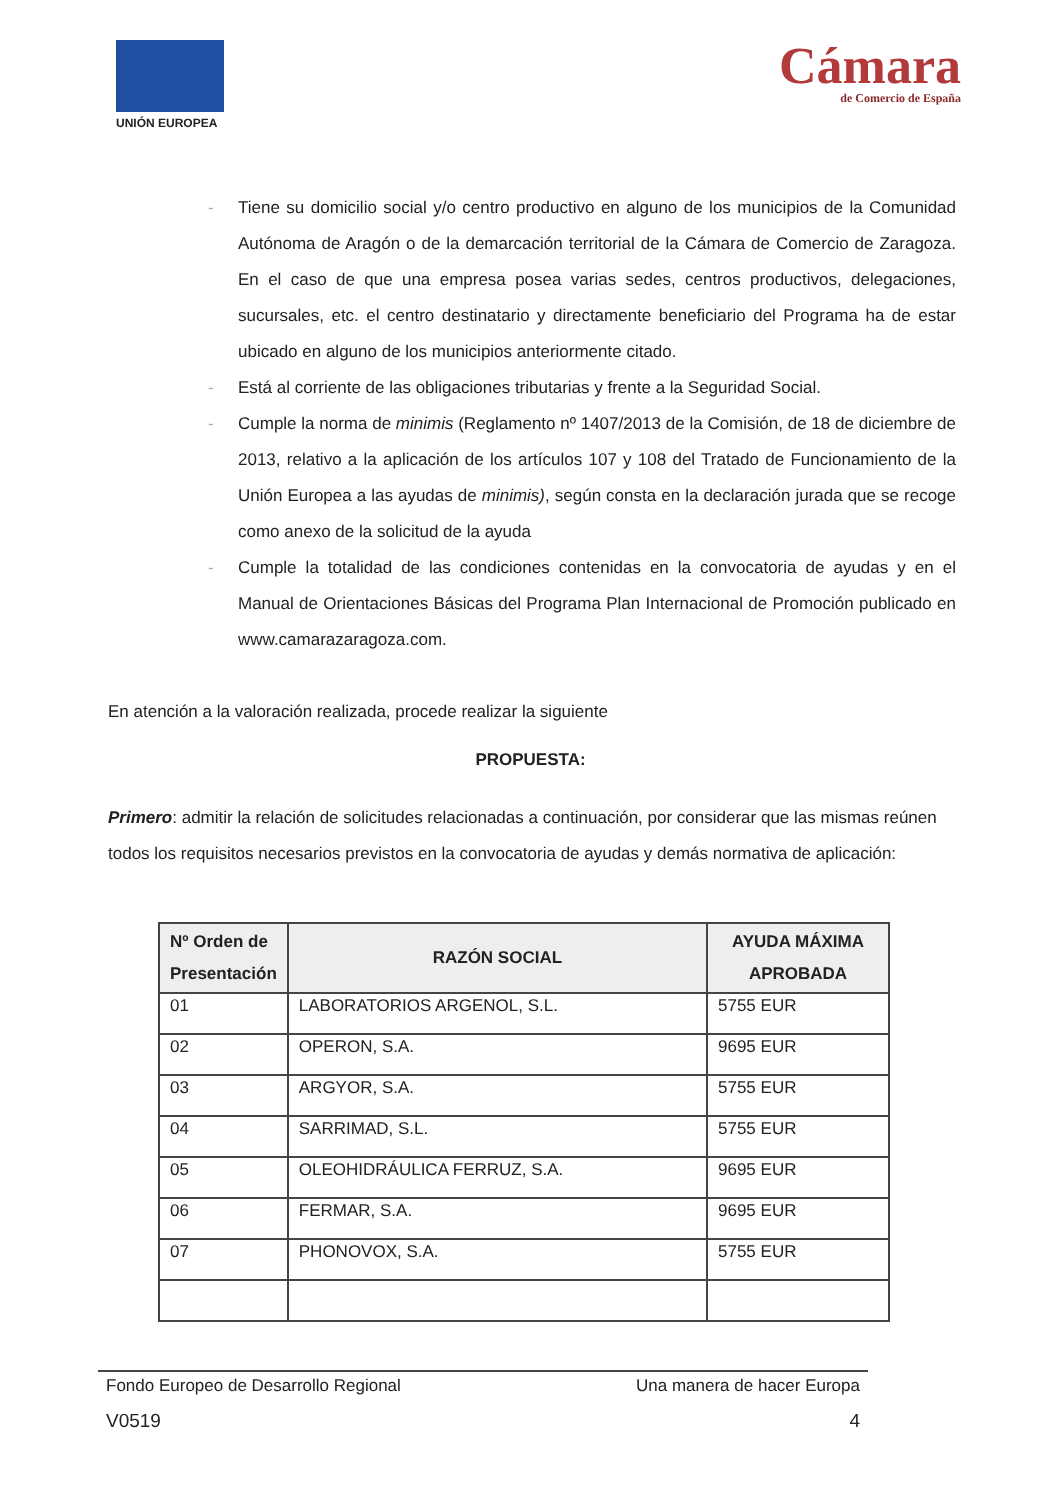UNIÓN EUROPEA
Cámara
de Comercio de España
- Tiene su domicilio social y/o centro productivo en alguno de los municipios de la Comunidad Autónoma de Aragón o de la demarcación territorial de la Cámara de Comercio de Zaragoza. En el caso de que una empresa posea varias sedes, centros productivos, delegaciones, sucursales, etc. el centro destinatario y directamente beneficiario del Programa ha de estar ubicado en alguno de los municipios anteriormente citado.
- Está al corriente de las obligaciones tributarias y frente a la Seguridad Social.
- Cumple la norma de minimis (Reglamento nº 1407/2013 de la Comisión, de 18 de diciembre de 2013, relativo a la aplicación de los artículos 107 y 108 del Tratado de Funcionamiento de la Unión Europea a las ayudas de minimis), según consta en la declaración jurada que se recoge como anexo de la solicitud de la ayuda
- Cumple la totalidad de las condiciones contenidas en la convocatoria de ayudas y en el Manual de Orientaciones Básicas del Programa Plan Internacional de Promoción publicado en www.camarazaragoza.com.
En atención a la valoración realizada, procede realizar la siguiente
PROPUESTA:
Primero: admitir la relación de solicitudes relacionadas a continuación, por considerar que las mismas reúnen todos los requisitos necesarios previstos en la convocatoria de ayudas y demás normativa de aplicación:
| Nº Orden de Presentación | RAZÓN SOCIAL | AYUDA MÁXIMA APROBADA |
| --- | --- | --- |
| 01 | LABORATORIOS ARGENOL, S.L. | 5755 EUR |
| 02 | OPERON, S.A. | 9695 EUR |
| 03 | ARGYOR, S.A. | 5755 EUR |
| 04 | SARRIMAD, S.L. | 5755 EUR |
| 05 | OLEOHIDRÁULICA FERRUZ, S.A. | 9695 EUR |
| 06 | FERMAR, S.A. | 9695 EUR |
| 07 | PHONOVOX, S.A. | 5755 EUR |
Fondo Europeo de Desarrollo Regional Una manera de hacer Europa
V0519 4